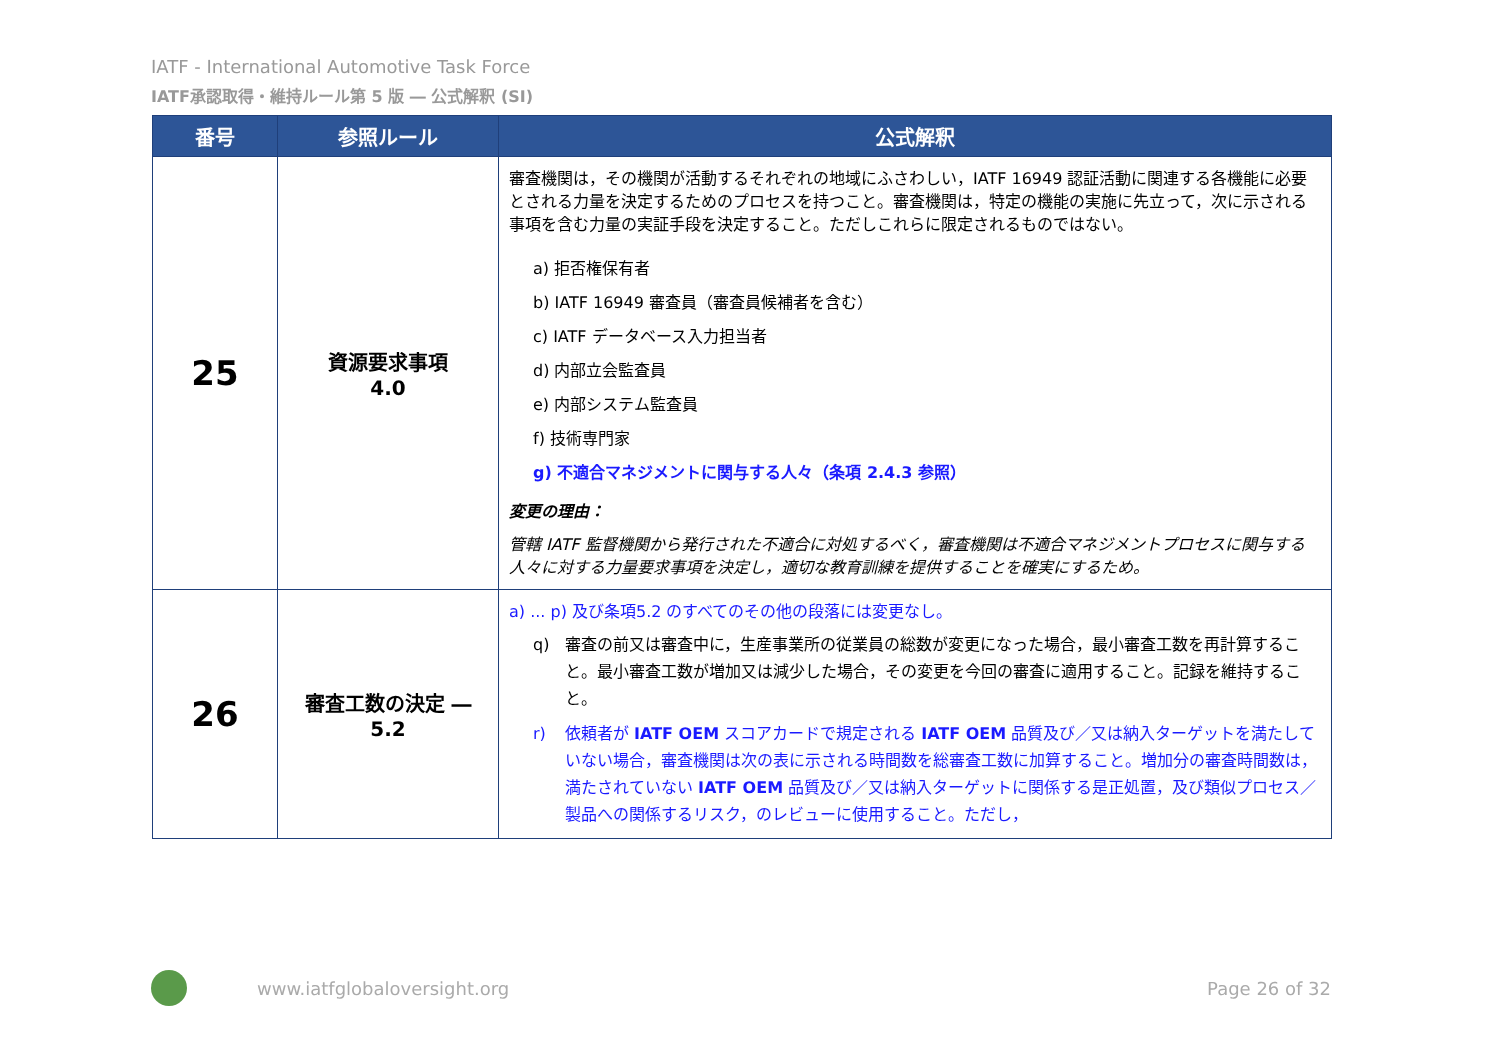IATF - International Automotive Task Force
IATF承認取得・維持ルール第 5 版 ― 公式解釈 (SI)
| 番号 | 参照ルール | 公式解釈 |
| --- | --- | --- |
| 25 | 資源要求事項 4.0 | 審査機関は，その機関が活動するそれぞれの地域にふさわしい，IATF 16949 認証活動に関連する各機能に必要とされる力量を決定するためのプロセスを持つこと。審査機関は，特定の機能の実施に先立って，次に示される事項を含む力量の実証手段を決定すること。ただしこれらに限定されるものではない。 a) 拒否権保有者 b) IATF 16949 審査員（審査員候補者を含む） c) IATF データベース入力担当者 d) 内部立会監査員 e) 内部システム監査員 f) 技術専門家 g) 不適合マネジメントに関与する人々（条項 2.4.3 参照） 変更の理由： 管轄 IATF 監督機関から発行された不適合に対処するべく，審査機関は不適合マネジメントプロセスに関与する人々に対する力量要求事項を決定し，適切な教育訓練を提供することを確実にするため。 |
| 26 | 審査工数の決定 ― 5.2 | a) ... p) 及び条項5.2 のすべてのその他の段落には変更なし。 q) 審査の前又は審査中に，生産事業所の従業員の総数が変更になった場合，最小審査工数を再計算すること。最小審査工数が増加又は減少した場合，その変更を今回の審査に適用すること。記録を維持すること。 r) 依頼者が IATF OEM スコアカードで規定される IATF OEM 品質及び／又は納入ターゲットを満たしていない場合，審査機関は次の表に示される時間数を総審査工数に加算すること。増加分の審査時間数は，満たされていない IATF OEM 品質及び／又は納入ターゲットに関係する是正処置，及び類似プロセス／製品への関係するリスク，のレビューに使用すること。ただし， |
www.iatfglobaloversight.org Page 26 of 32